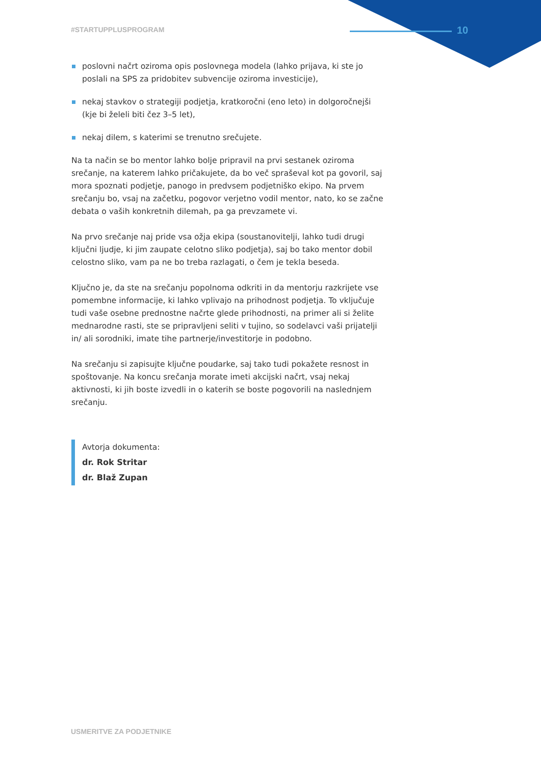#STARTUPPLUSPROGRAM 10
poslovni načrt oziroma opis poslovnega modela (lahko prijava, ki ste jo poslali na SPS za pridobitev subvencije oziroma investicije),
nekaj stavkov o strategiji podjetja, kratkoročni (eno leto) in dolgoročnejši (kje bi želeli biti čez 3–5 let),
nekaj dilem, s katerimi se trenutno srečujete.
Na ta način se bo mentor lahko bolje pripravil na prvi sestanek oziroma srečanje, na katerem lahko pričakujete, da bo več spraševal kot pa govoril, saj mora spoznati podjetje, panogo in predvsem podjetniško ekipo. Na prvem srečanju bo, vsaj na začetku, pogovor verjetno vodil mentor, nato, ko se začne debata o vaših konkretnih dilemah, pa ga prevzamete vi.
Na prvo srečanje naj pride vsa ožja ekipa (soustanovitelji, lahko tudi drugi ključni ljudje, ki jim zaupate celotno sliko podjetja), saj bo tako mentor dobil celostno sliko, vam pa ne bo treba razlagati, o čem je tekla beseda.
Ključno je, da ste na srečanju popolnoma odkriti in da mentorju razkrijete vse pomembne informacije, ki lahko vplivajo na prihodnost podjetja. To vključuje tudi vaše osebne prednostne načrte glede prihodnosti, na primer ali si želite mednarodne rasti, ste se pripravljeni seliti v tujino, so sodelavci vaši prijatelji in/ ali sorodniki, imate tihe partnerje/investitorje in podobno.
Na srečanju si zapisujte ključne poudarke, saj tako tudi pokažete resnost in spoštovanje. Na koncu srečanja morate imeti akcijski načrt, vsaj nekaj aktivnosti, ki jih boste izvedli in o katerih se boste pogovorili na naslednjem srečanju.
Avtorja dokumenta:
dr. Rok Stritar
dr. Blaž Zupan
USMERITVE ZA PODJETNIKE